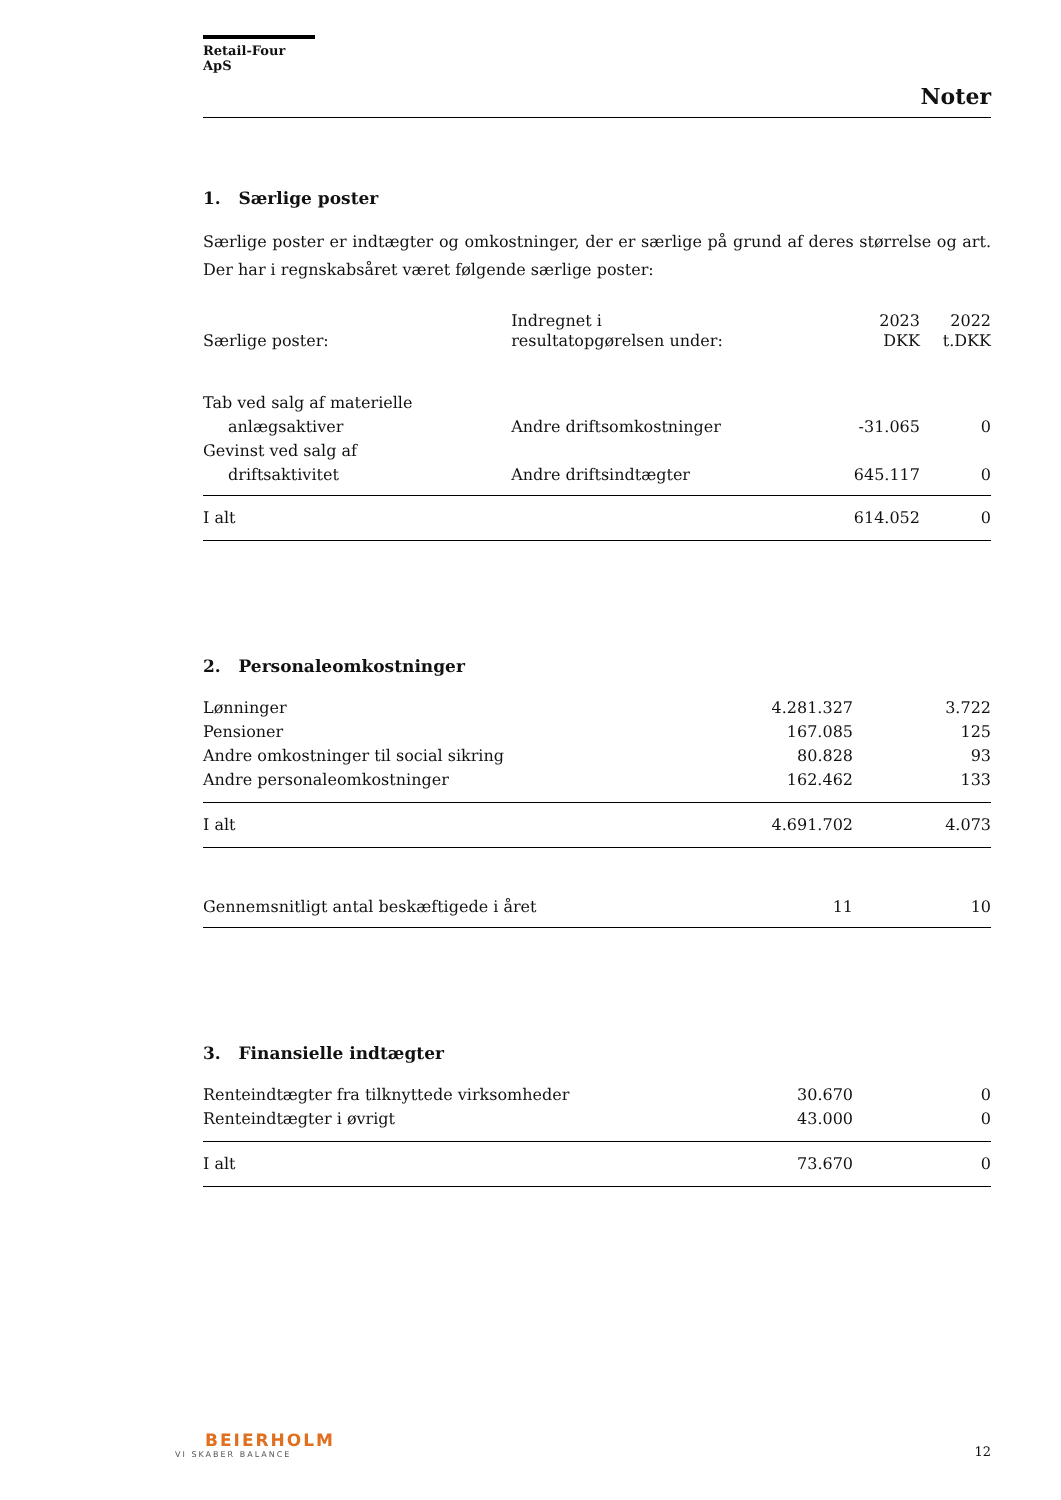Retail-Four ApS
Noter
1. Særlige poster
Særlige poster er indtægter og omkostninger, der er særlige på grund af deres størrelse og art. Der har i regnskabsåret været følgende særlige poster:
| Særlige poster: | Indregnet i resultatopgørelsen under: | 2023 DKK | 2022 t.DKK |
| --- | --- | --- | --- |
| Tab ved salg af materielle | | | |
| anlægsaktiver | Andre driftsomkostninger | -31.065 | 0 |
| Gevinst ved salg af | | | |
| driftsaktivitet | Andre driftsindtægter | 645.117 | 0 |
| I alt | | 614.052 | 0 |
2. Personaleomkostninger
| Lønninger | 4.281.327 | 3.722 |
| Pensioner | 167.085 | 125 |
| Andre omkostninger til social sikring | 80.828 | 93 |
| Andre personaleomkostninger | 162.462 | 133 |
| I alt | 4.691.702 | 4.073 |
| Gennemsnitligt antal beskæftigede i året | 11 | 10 |
3. Finansielle indtægter
| Renteindtægter fra tilknyttede virksomheder | 30.670 | 0 |
| Renteindtægter i øvrigt | 43.000 | 0 |
| I alt | 73.670 | 0 |
BEIERHOLM
VI SKABER BALANCE
12